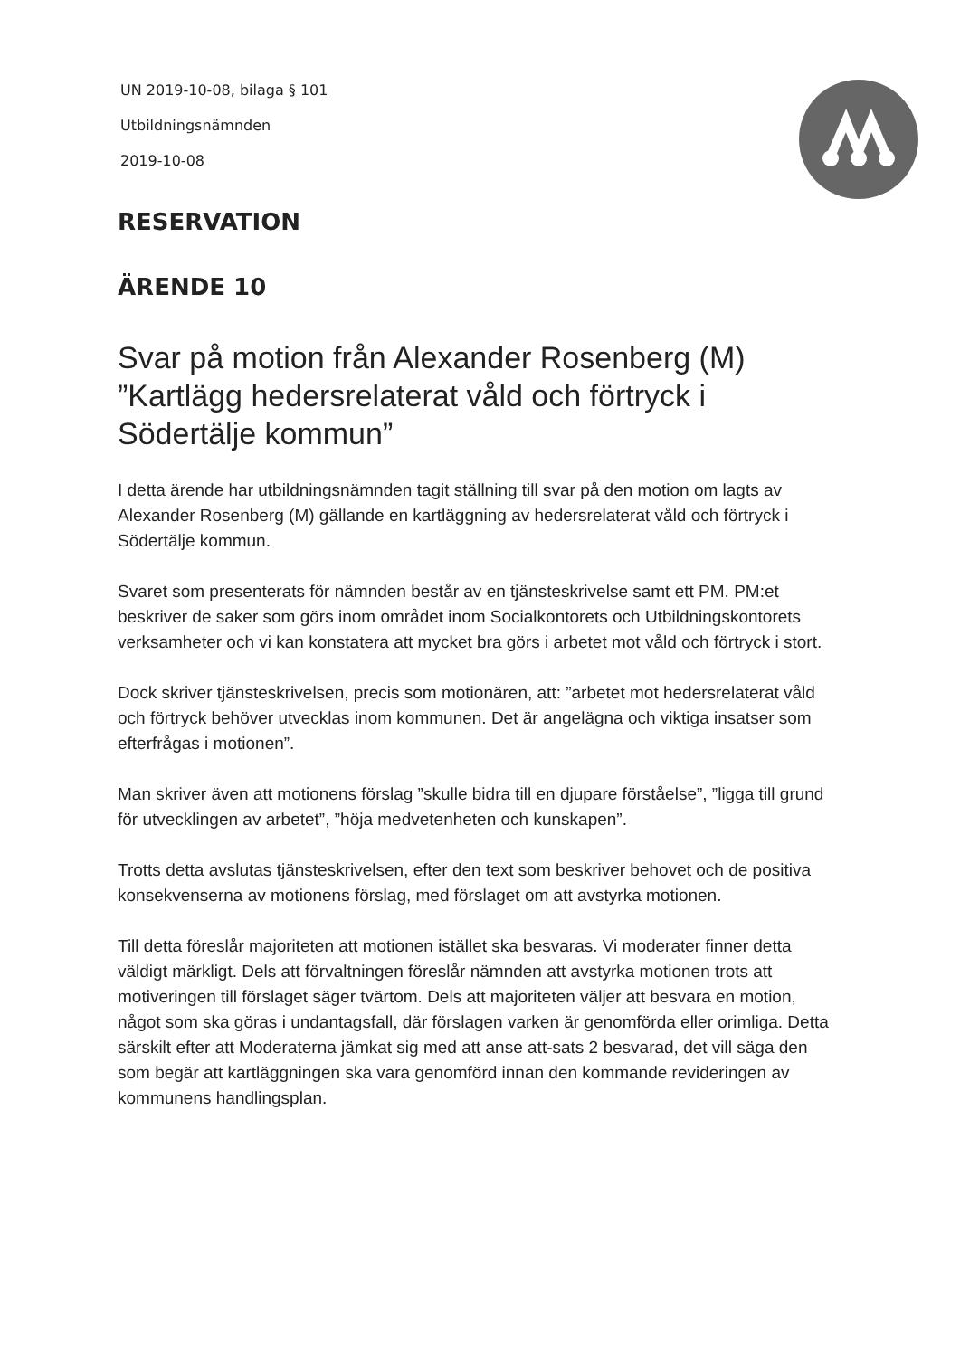UN 2019-10-08, bilaga § 101
Utbildningsnämnden
2019-10-08
RESERVATION
ÄRENDE 10
Svar på motion från Alexander Rosenberg (M) ”Kartlägg hedersrelaterat våld och förtryck i Södertälje kommun”
I detta ärende har utbildningsnämnden tagit ställning till svar på den motion om lagts av Alexander Rosenberg (M) gällande en kartläggning av hedersrelaterat våld och förtryck i Södertälje kommun.
Svaret som presenterats för nämnden består av en tjänsteskrivelse samt ett PM. PM:et beskriver de saker som görs inom området inom Socialkontorets och Utbildningskontorets verksamheter och vi kan konstatera att mycket bra görs i arbetet mot våld och förtryck i stort.
Dock skriver tjänsteskrivelsen, precis som motionären, att: ”arbetet mot hedersrelaterat våld och förtryck behöver utvecklas inom kommunen. Det är angelägna och viktiga insatser som efterfrågas i motionen”.
Man skriver även att motionens förslag ”skulle bidra till en djupare förståelse”, ”ligga till grund för utvecklingen av arbetet”, ”höja medvetenheten och kunskapen”.
Trotts detta avslutas tjänsteskrivelsen, efter den text som beskriver behovet och de positiva konsekvenserna av motionens förslag, med förslaget om att avstyrka motionen.
Till detta föreslår majoriteten att motionen istället ska besvaras. Vi moderater finner detta väldigt märkligt. Dels att förvaltningen föreslår nämnden att avstyrka motionen trots att motiveringen till förslaget säger tvärtom. Dels att majoriteten väljer att besvara en motion, något som ska göras i undantagsfall, där förslagen varken är genomförda eller orimliga. Detta särskilt efter att Moderaterna jämkat sig med att anse att-sats 2 besvarad, det vill säga den som begär att kartläggningen ska vara genomförd innan den kommande revideringen av kommunens handlingsplan.